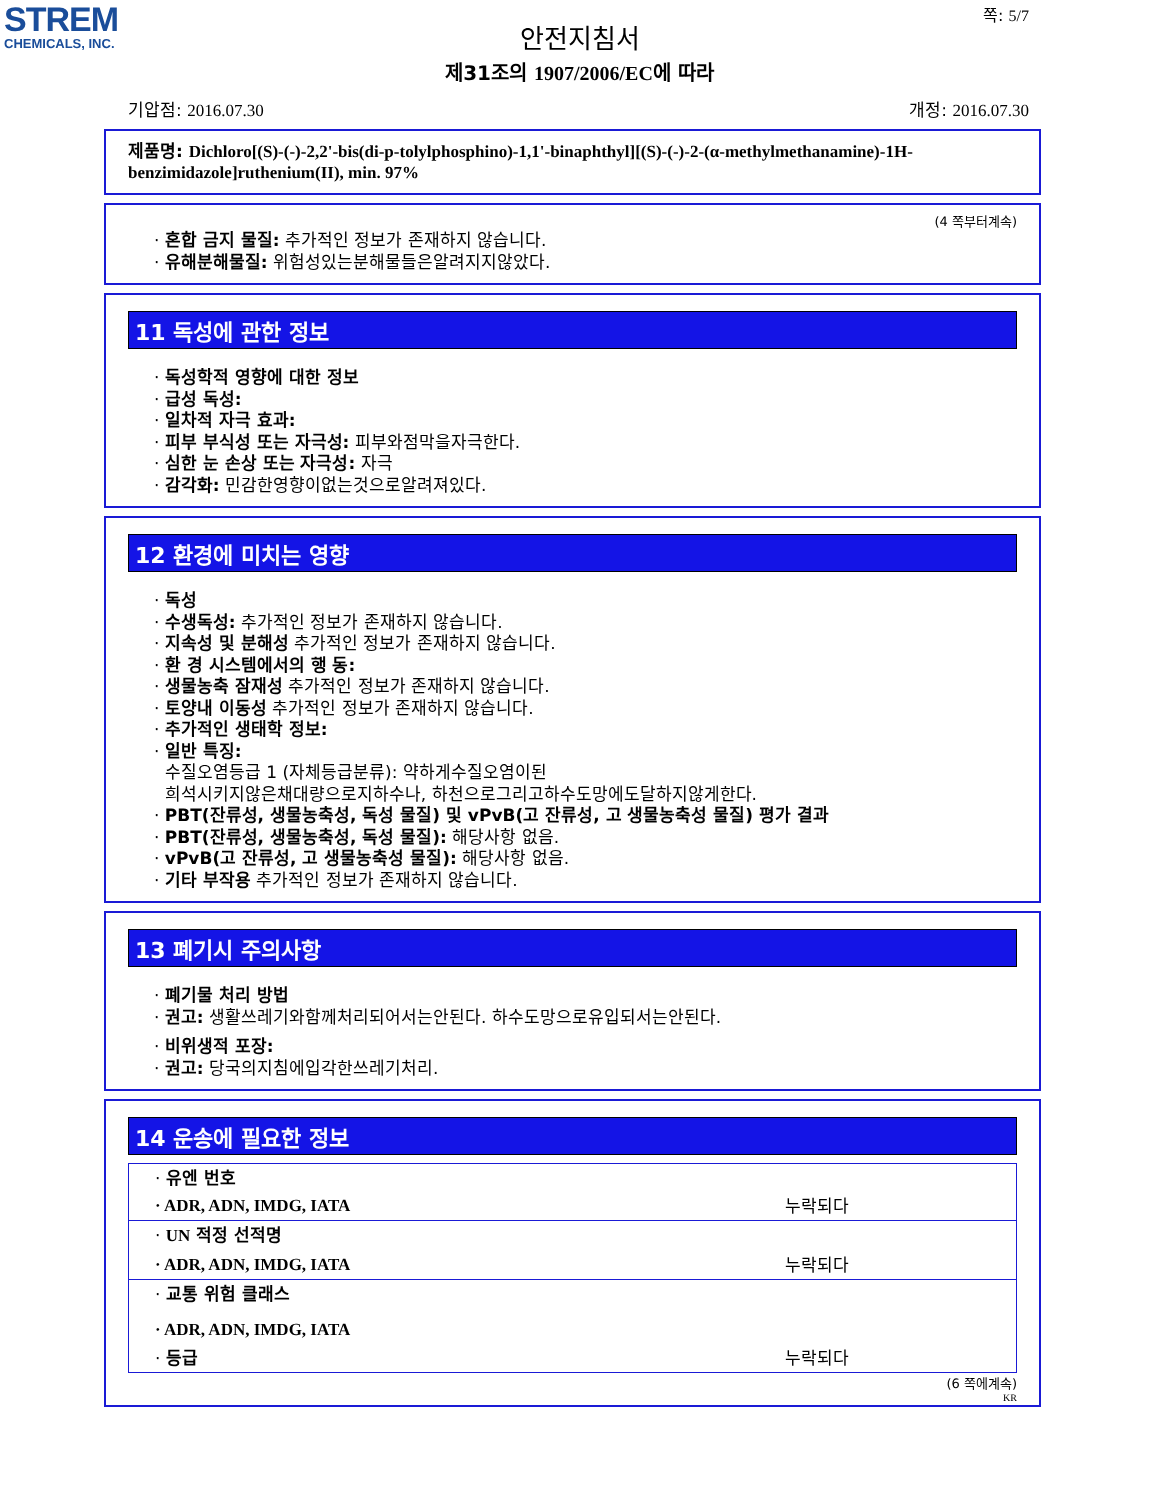STREM
CHEMICALS, INC.
쪽: 5/7
안전지침서
제31조의 1907/2006/EC에 따라
기압점: 2016.07.30 개정: 2016.07.30
제품명: Dichloro[(S)-(-)-2,2'-bis(di-p-tolylphosphino)-1,1'-binaphthyl][(S)-(-)-2-(α-methylmethanamine)-1H-benzimidazole]ruthenium(II), min. 97%
(4 쪽부터계속)
· 혼합 금지 물질: 추가적인 정보가 존재하지 않습니다.
· 유해분해물질: 위험성있는분해물들은알려지지않았다.
11 독성에 관한 정보
· 독성학적 영향에 대한 정보
· 급성 독성:
· 일차적 자극 효과:
· 피부 부식성 또는 자극성: 피부와점막을자극한다.
· 심한 눈 손상 또는 자극성: 자극
· 감각화: 민감한영향이없는것으로알려져있다.
12 환경에 미치는 영향
· 독성
· 수생독성: 추가적인 정보가 존재하지 않습니다.
· 지속성 및 분해성 추가적인 정보가 존재하지 않습니다.
· 환 경 시스템에서의 행 동:
· 생물농축 잠재성 추가적인 정보가 존재하지 않습니다.
· 토양내 이동성 추가적인 정보가 존재하지 않습니다.
· 추가적인 생태학 정보:
· 일반 특징:
수질오염등급 1 (자체등급분류): 약하게수질오염이된
희석시키지않은채대량으로지하수나, 하천으로그리고하수도망에도달하지않게한다.
· PBT(잔류성, 생물농축성, 독성 물질) 및 vPvB(고 잔류성, 고 생물농축성 물질) 평가 결과
· PBT(잔류성, 생물농축성, 독성 물질): 해당사항 없음.
· vPvB(고 잔류성, 고 생물농축성 물질): 해당사항 없음.
· 기타 부작용 추가적인 정보가 존재하지 않습니다.
13 폐기시 주의사항
· 폐기물 처리 방법
· 권고: 생활쓰레기와함께처리되어서는안된다. 하수도망으로유입되서는안된다.
· 비위생적 포장:
· 권고: 당국의지침에입각한쓰레기처리.
14 운송에 필요한 정보
| · 유엔 번호 | |
| · ADR, ADN, IMDG, IATA | 누락되다 |
| · UN 적정 선적명 | |
| · ADR, ADN, IMDG, IATA | 누락되다 |
| · 교통 위험 클래스 | |
| · ADR, ADN, IMDG, IATA | |
| · 등급 | 누락되다 |
(6 쪽에계속)
KR